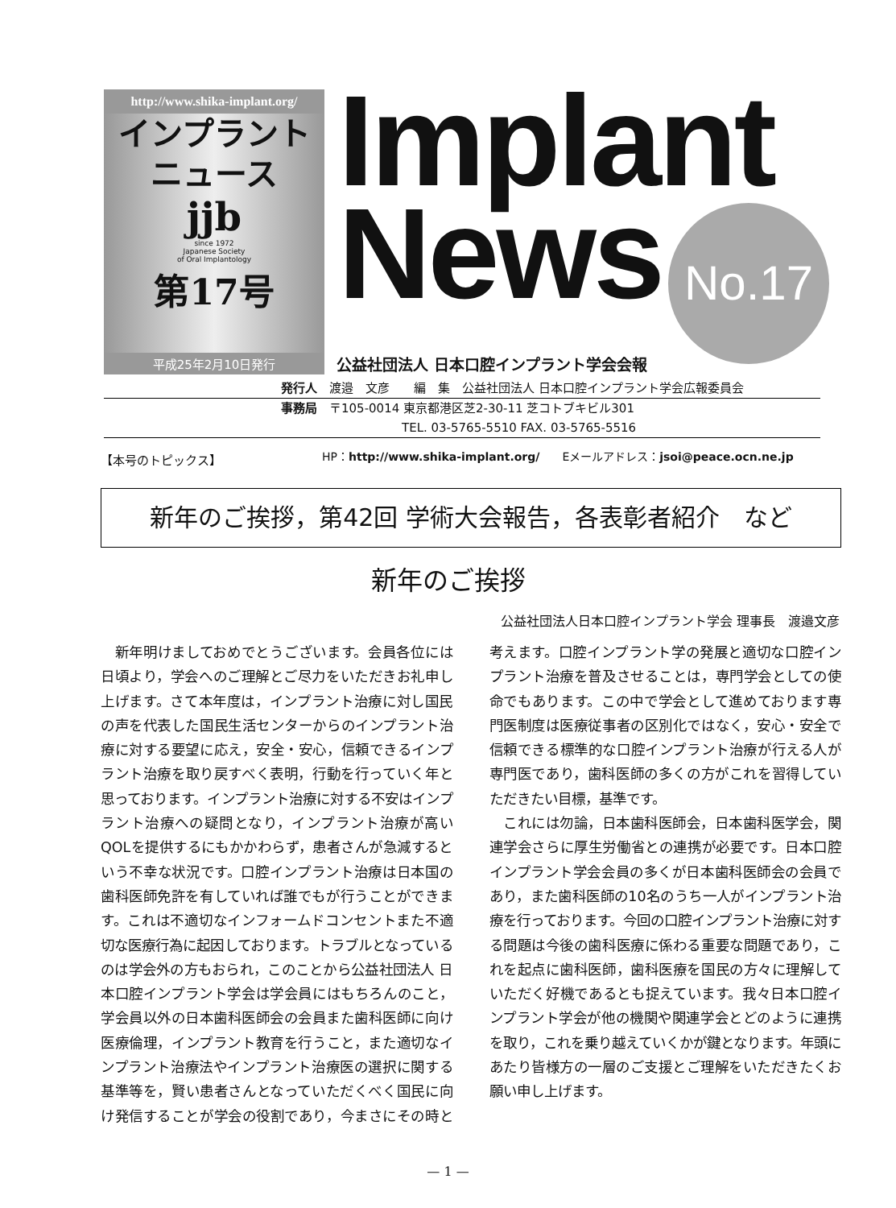http://www.shika-implant.org/
インプラント
ニュース
jjb
since 1972
Japanese Society
of Oral Implantology
第17号
平成25年2月10日発行
Implant
News
No.17
公益社団法人 日本口腔インプラント学会会報
発行人　渡邉　文彦　　編　集　公益社団法人 日本口腔インプラント学会広報委員会
事務局　〒105-0014 東京都港区芝2-30-11 芝コトブキビル301
　　　　　　　　　　TEL. 03-5765-5510 FAX. 03-5765-5516
HP：http://www.shika-implant.org/　　Eメールアドレス：jsoi@peace.ocn.ne.jp
【本号のトピックス】
新年のご挨拶，第42回 学術大会報告，各表彰者紹介　など
新年のご挨拶
公益社団法人日本口腔インプラント学会 理事長　渡邉文彦
新年明けましておめでとうございます。会員各位には日頃より，学会へのご理解とご尽力をいただきお礼申し上げます。さて本年度は，インプラント治療に対し国民の声を代表した国民生活センターからのインプラント治療に対する要望に応え，安全・安心，信頼できるインプラント治療を取り戻すべく表明，行動を行っていく年と思っております。インプラント治療に対する不安はインプラント治療への疑問となり，インプラント治療が高いQOLを提供するにもかかわらず，患者さんが急減するという不幸な状況です。口腔インプラント治療は日本国の歯科医師免許を有していれば誰でもが行うことができます。これは不適切なインフォームドコンセントまた不適切な医療行為に起因しております。トラブルとなっているのは学会外の方もおられ，このことから公益社団法人 日本口腔インプラント学会は学会員にはもちろんのこと，学会員以外の日本歯科医師会の会員また歯科医師に向け医療倫理，インプラント教育を行うこと，また適切なインプラント治療法やインプラント治療医の選択に関する基準等を，賢い患者さんとなっていただくべく国民に向け発信することが学会の役割であり，今まさにその時と考えます。口腔インプラント学の発展と適切な口腔インプラント治療を普及させることは，専門学会としての使命でもあります。この中で学会として進めております専門医制度は医療従事者の区別化ではなく，安心・安全で信頼できる標準的な口腔インプラント治療が行える人が専門医であり，歯科医師の多くの方がこれを習得していただきたい目標，基準です。
これには勿論，日本歯科医師会，日本歯科医学会，関連学会さらに厚生労働省との連携が必要です。日本口腔インプラント学会会員の多くが日本歯科医師会の会員であり，また歯科医師の10名のうち一人がインプラント治療を行っております。今回の口腔インプラント治療に対する問題は今後の歯科医療に係わる重要な問題であり，これを起点に歯科医師，歯科医療を国民の方々に理解していただく好機であるとも捉えています。我々日本口腔インプラント学会が他の機関や関連学会とどのように連携を取り，これを乗り越えていくかが鍵となります。年頭にあたり皆様方の一層のご支援とご理解をいただきたくお願い申し上げます。
— 1 —